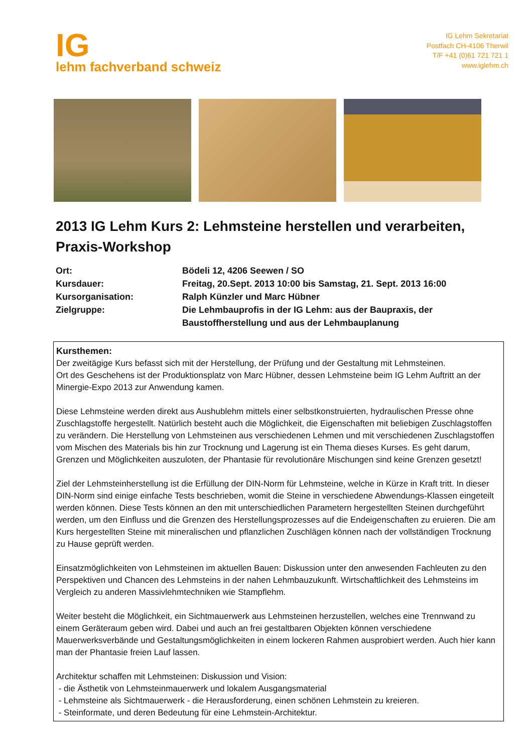IG
lehm fachverband schweiz
IG Lehm Sekretariat
Postfach CH-4106 Therwil
T/F +41 (0)61 721 721 1
www.iglehm.ch
2013 IG Lehm Kurs 2: Lehmsteine herstellen und verarbeiten, Praxis-Workshop
| Ort: | Bödeli 12, 4206 Seewen / SO |
| Kursdauer: | Freitag, 20.Sept. 2013 10:00 bis Samstag, 21. Sept. 2013 16:00 |
| Kursorganisation: | Ralph Künzler und Marc Hübner |
| Zielgruppe: | Die Lehmbauprofis in der IG Lehm: aus der Baupraxis, der Baustoffherstellung und aus der Lehmbauplanung |
Kursthemen:
Der zweitägige Kurs befasst sich mit der Herstellung, der Prüfung und der Gestaltung mit Lehmsteinen.
Ort des Geschehens ist der Produktionsplatz von Marc Hübner, dessen Lehmsteine beim IG Lehm Auftritt an der Minergie-Expo 2013 zur Anwendung kamen.
Diese Lehmsteine werden direkt aus Aushublehm mittels einer selbstkonstruierten, hydraulischen Presse ohne Zuschlagstoffe hergestellt. Natürlich besteht auch die Möglichkeit, die Eigenschaften mit beliebigen Zuschlagstoffen zu verändern. Die Herstellung von Lehmsteinen aus verschiedenen Lehmen und mit verschiedenen Zuschlagstoffen vom Mischen des Materials bis hin zur Trocknung und Lagerung ist ein Thema dieses Kurses. Es geht darum, Grenzen und Möglichkeiten auszuloten, der Phantasie für revolutionäre Mischungen sind keine Grenzen gesetzt!
Ziel der Lehmsteinherstellung ist die Erfüllung der DIN-Norm für Lehmsteine, welche in Kürze in Kraft tritt. In dieser DIN-Norm sind einige einfache Tests beschrieben, womit die Steine in verschiedene Abwendungs-Klassen eingeteilt werden können. Diese Tests können an den mit unterschiedlichen Parametern hergestellten Steinen durchgeführt werden, um den Einfluss und die Grenzen des Herstellungsprozesses auf die Endeigenschaften zu eruieren. Die am Kurs hergestellten Steine mit mineralischen und pflanzlichen Zuschlägen können nach der vollständigen Trocknung zu Hause geprüft werden.
Einsatzmöglichkeiten von Lehmsteinen im aktuellen Bauen: Diskussion unter den anwesenden Fachleuten zu den Perspektiven und Chancen des Lehmsteins in der nahen Lehmbauzukunft. Wirtschaftlichkeit des Lehmsteins im Vergleich zu anderen Massivlehmtechniken wie Stampflehm.
Weiter besteht die Möglichkeit, ein Sichtmauerwerk aus Lehmsteinen herzustellen, welches eine Trennwand zu einem Geräteraum geben wird. Dabei und auch an frei gestaltbaren Objekten können verschiedene Mauerwerksverbände und Gestaltungsmöglichkeiten in einem lockeren Rahmen ausprobiert werden. Auch hier kann man der Phantasie freien Lauf lassen.
Architektur schaffen mit Lehmsteinen: Diskussion und Vision:
- die Ästhetik von Lehmsteinmauerwerk und lokalem Ausgangsmaterial
- Lehmsteine als Sichtmauerwerk - die Herausforderung, einen schönen Lehmstein zu kreieren.
- Steinformate, und deren Bedeutung für eine Lehmstein-Architektur.